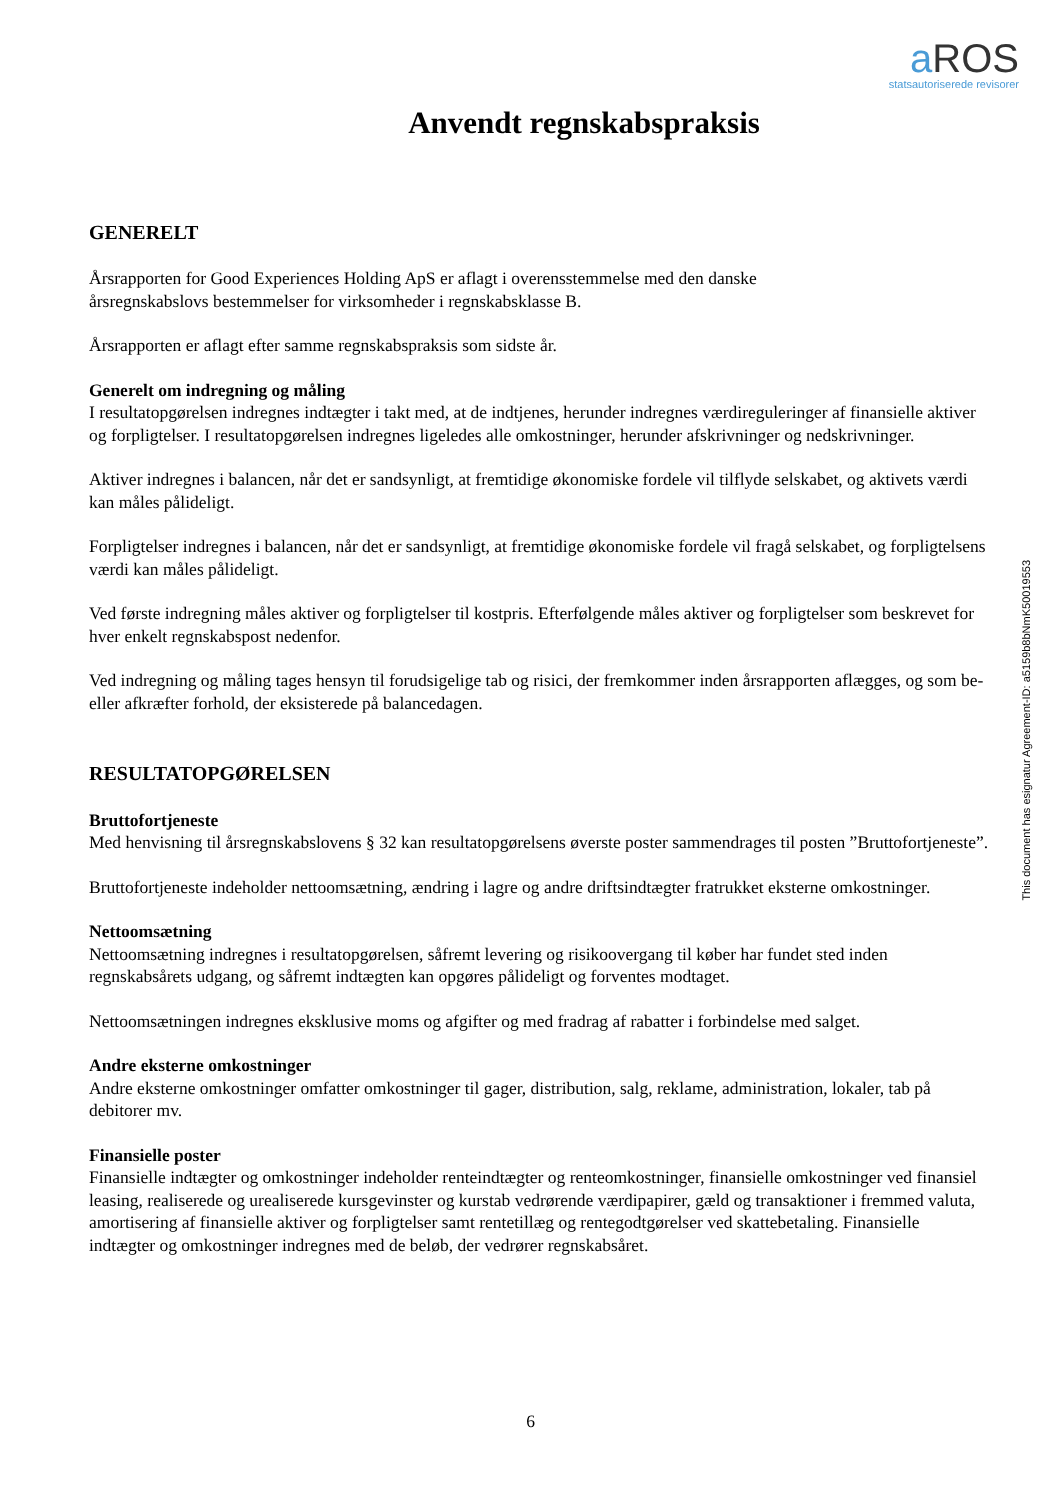a ROS
statsautoriserede revisorer
Anvendt regnskabspraksis
GENERELT
Årsrapporten for Good Experiences Holding ApS er aflagt i overensstemmelse med den danske
årsregnskabslovs bestemmelser for virksomheder i regnskabsklasse B.
Årsrapporten er aflagt efter samme regnskabspraksis som sidste år.
Generelt om indregning og måling
I resultatopgørelsen indregnes indtægter i takt med, at de indtjenes, herunder indregnes værdireguleringer af finansielle aktiver og forpligtelser. I resultatopgørelsen indregnes ligeledes alle omkostninger, herunder afskrivninger og nedskrivninger.
Aktiver indregnes i balancen, når det er sandsynligt, at fremtidige økonomiske fordele vil tilflyde selskabet, og aktivets værdi kan måles pålideligt.
Forpligtelser indregnes i balancen, når det er sandsynligt, at fremtidige økonomiske fordele vil fragå selskabet, og forpligtelsens værdi kan måles pålideligt.
Ved første indregning måles aktiver og forpligtelser til kostpris. Efterfølgende måles aktiver og forpligtelser som beskrevet for hver enkelt regnskabspost nedenfor.
Ved indregning og måling tages hensyn til forudsigelige tab og risici, der fremkommer inden årsrapporten aflægges, og som be- eller afkræfter forhold, der eksisterede på balancedagen.
RESULTATOPGØRELSEN
Bruttofortjeneste
Med henvisning til årsregnskabslovens § 32 kan resultatopgørelsens øverste poster sammendrages til posten ”Bruttofortjeneste”.
Bruttofortjeneste indeholder nettoomsætning, ændring i lagre og andre driftsindtægter fratrukket eksterne omkostninger.
Nettoomsætning
Nettoomsætning indregnes i resultatopgørelsen, såfremt levering og risikoovergang til køber har fundet sted inden regnskabsårets udgang, og såfremt indtægten kan opgøres pålideligt og forventes modtaget.
Nettoomsætningen indregnes eksklusive moms og afgifter og med fradrag af rabatter i forbindelse med salget.
Andre eksterne omkostninger
Andre eksterne omkostninger omfatter omkostninger til gager, distribution, salg, reklame, administration, lokaler, tab på debitorer mv.
Finansielle poster
Finansielle indtægter og omkostninger indeholder renteindtægter og renteomkostninger, finansielle omkostninger ved finansiel leasing, realiserede og urealiserede kursgevinster og kurstab vedrørende værdipapirer, gæld og transaktioner i fremmed valuta, amortisering af finansielle aktiver og forpligtelser samt rentetillæg og rentegodtgørelser ved skattebetaling. Finansielle indtægter og omkostninger indregnes med de beløb, der vedrører regnskabsåret.
This document has esignatur Agreement-ID: a5159b8bNmK50019553
6